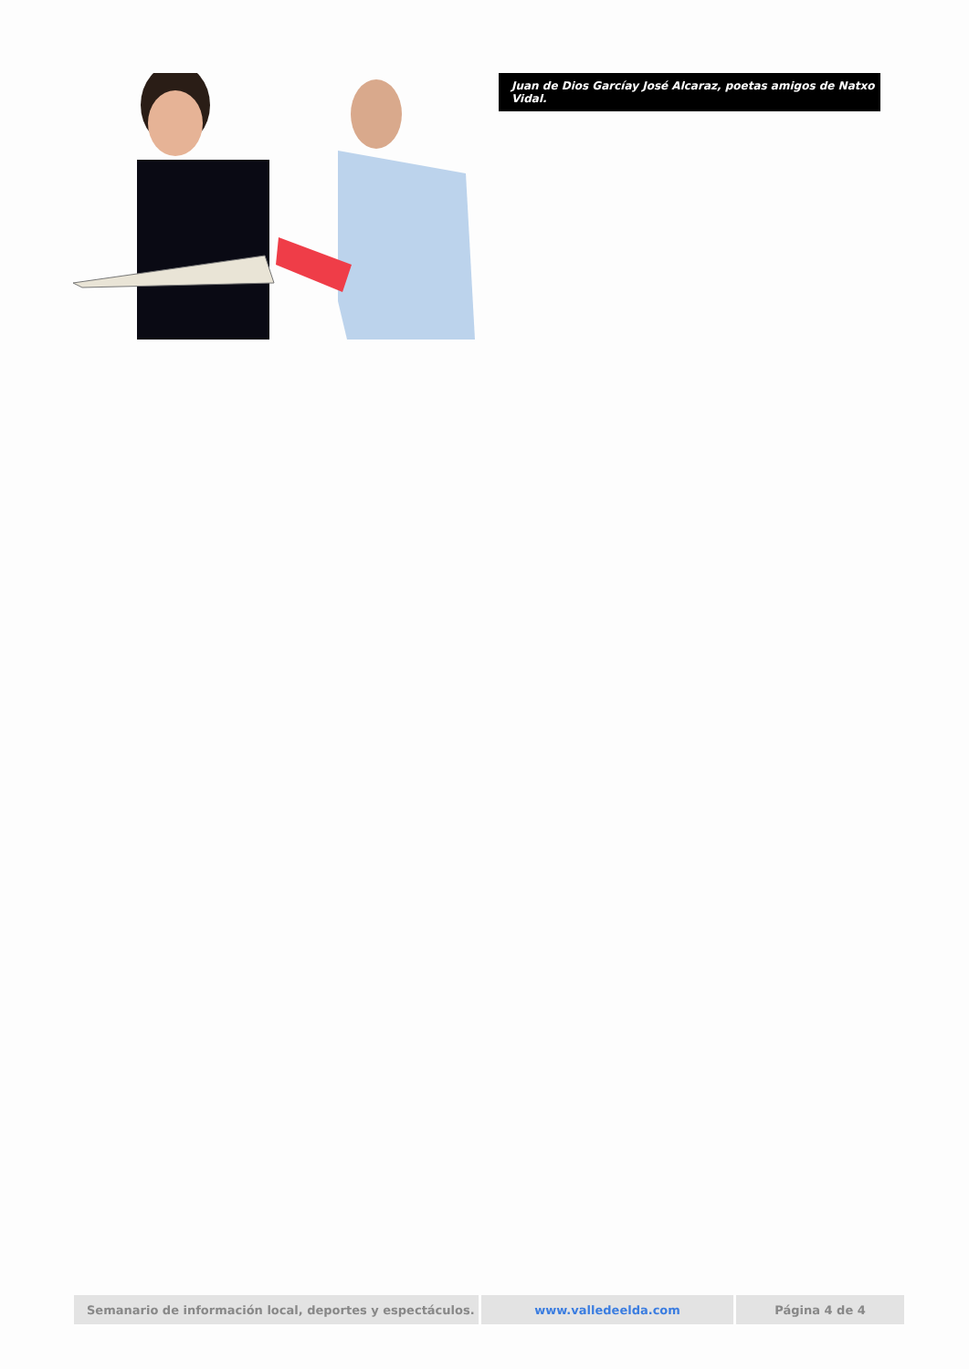Juan de Dios Garcíay José Alcaraz, poetas amigos de Natxo Vidal.
| Semanario de información local, deportes y espectáculos. | www.valledeelda.com | Página 4 de 4 |